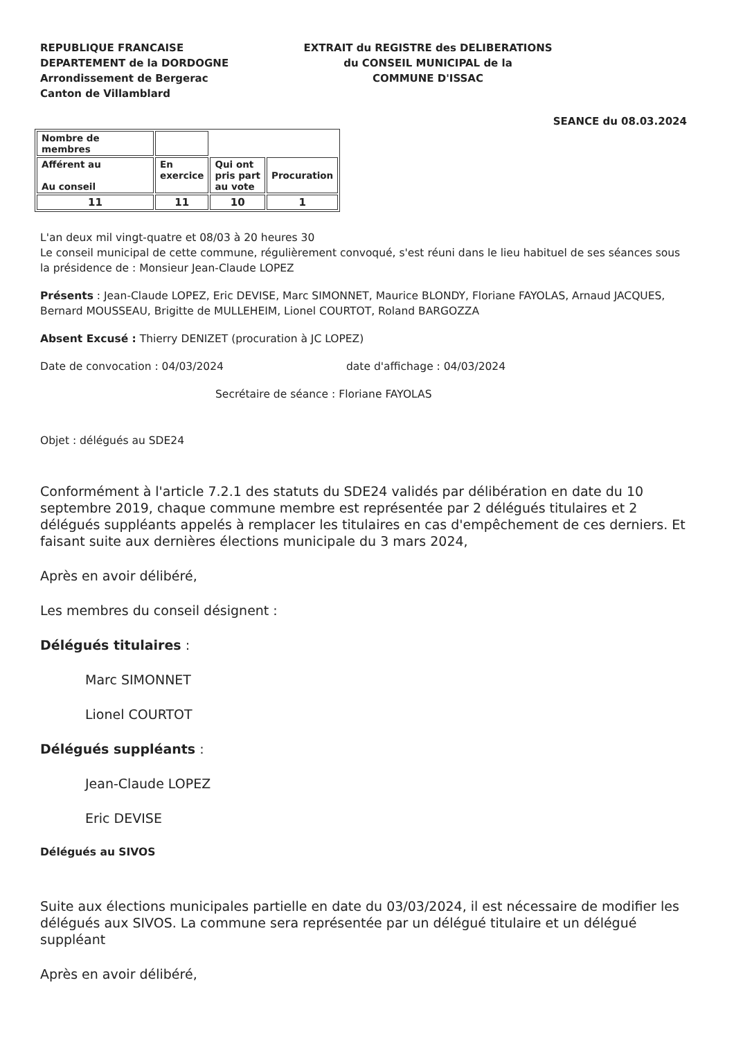REPUBLIQUE FRANCAISE
DEPARTEMENT de la DORDOGNE
Arrondissement de Bergerac
Canton de Villamblard
EXTRAIT du REGISTRE des DELIBERATIONS
du CONSEIL MUNICIPAL de la
COMMUNE D'ISSAC
SEANCE du 08.03.2024
| Nombre de membres | | | |
| Afférent au Au conseil | En exercice | Qui ont pris part au vote | Procuration |
| 11 | 11 | 10 | 1 |
L'an deux mil vingt-quatre et 08/03 à 20 heures 30
Le conseil municipal de cette commune, régulièrement convoqué, s'est réuni dans le lieu habituel de ses séances sous la présidence de : Monsieur Jean-Claude LOPEZ
Présents : Jean-Claude LOPEZ, Eric DEVISE, Marc SIMONNET, Maurice BLONDY, Floriane FAYOLAS, Arnaud JACQUES, Bernard MOUSSEAU, Brigitte de MULLEHEIM, Lionel COURTOT, Roland BARGOZZA
Absent Excusé : Thierry DENIZET (procuration à JC LOPEZ)
Date de convocation : 04/03/2024 date d'affichage : 04/03/2024
Secrétaire de séance : Floriane FAYOLAS
Objet : délégués au SDE24
Conformément à l'article 7.2.1 des statuts du SDE24 validés par délibération en date du 10 septembre 2019, chaque commune membre est représentée par 2 délégués titulaires et 2 délégués suppléants appelés à remplacer les titulaires en cas d'empêchement de ces derniers. Et faisant suite aux dernières élections municipale du 3 mars 2024,
Après en avoir délibéré,
Les membres du conseil désignent :
Délégués titulaires :
Marc SIMONNET
Lionel COURTOT
Délégués suppléants :
Jean-Claude LOPEZ
Eric DEVISE
Délégués au SIVOS
Suite aux élections municipales partielle en date du 03/03/2024, il est nécessaire de modifier les délégués aux SIVOS. La commune sera représentée par un délégué titulaire et un délégué suppléant
Après en avoir délibéré,